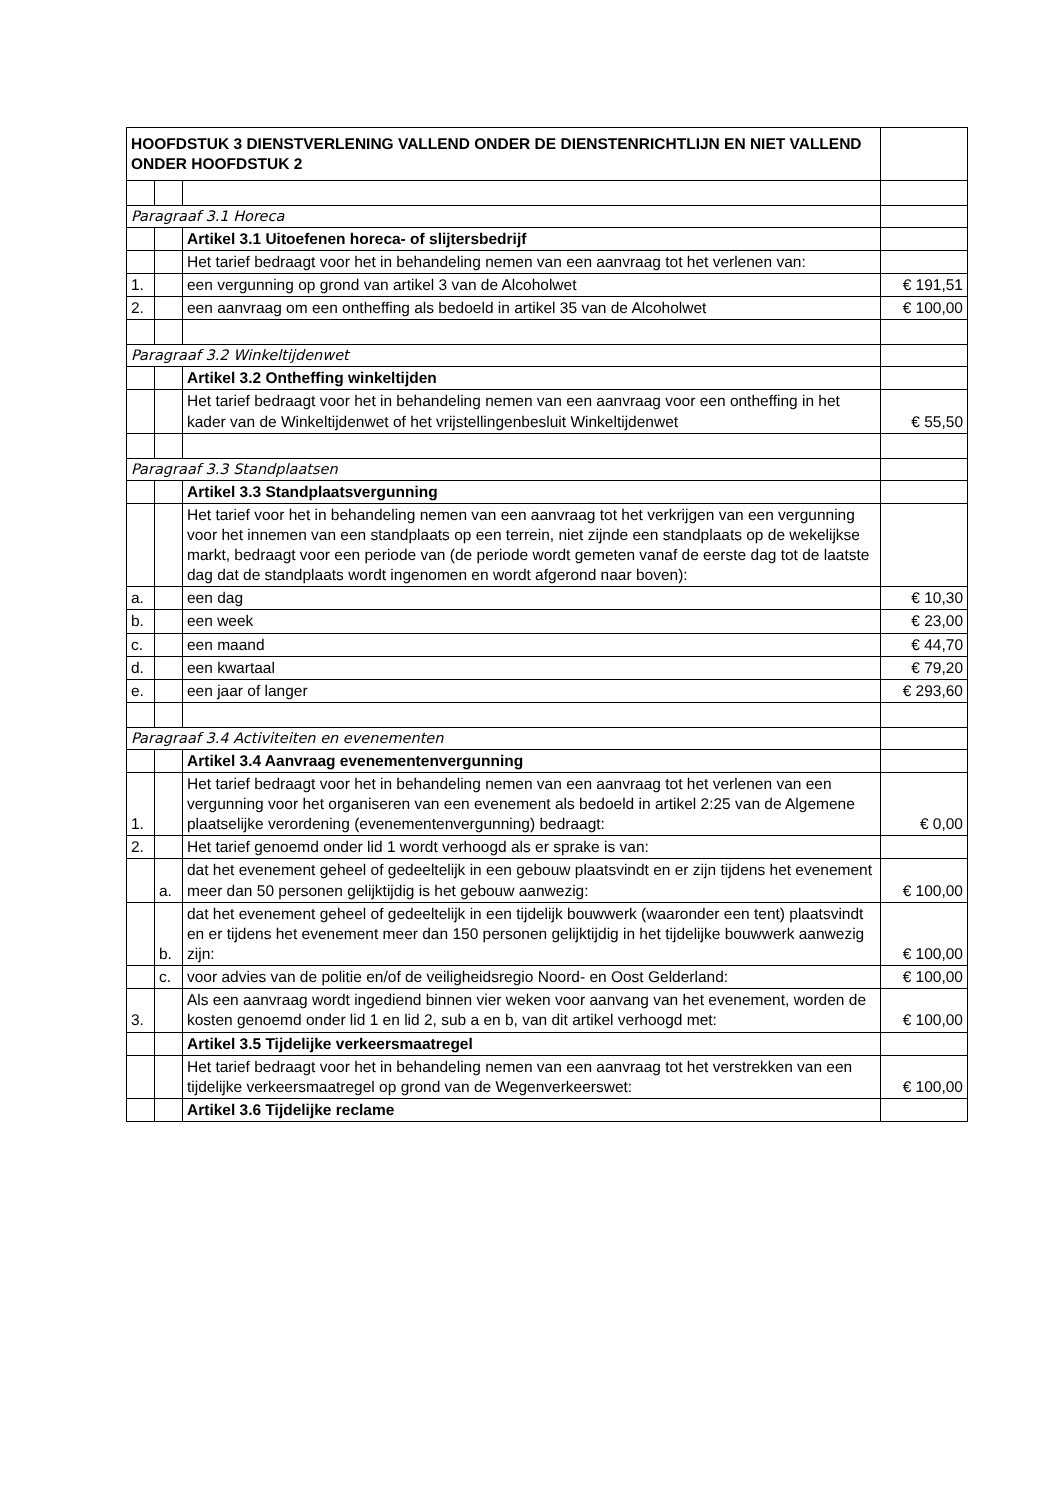| HOOFDSTUK 3 DIENSTVERLENING VALLEND ONDER DE DIENSTENRICHTLIJN EN NIET VALLEND ONDER HOOFDSTUK 2 | | | |
| Paragraaf 3.1 Horeca | | | |
| | | Artikel 3.1 Uitoefenen horeca- of slijtersbedrijf | |
| | | Het tarief bedraagt voor het in behandeling nemen van een aanvraag tot het verlenen van: | |
| 1. | | een vergunning op grond van artikel 3 van de Alcoholwet | € 191,51 |
| 2. | | een aanvraag om een ontheffing als bedoeld in artikel 35 van de Alcoholwet | € 100,00 |
| Paragraaf 3.2 Winkeltijdenwet | | | |
| | | Artikel 3.2 Ontheffing winkeltijden | |
| | | Het tarief bedraagt voor het in behandeling nemen van een aanvraag voor een ontheffing in het kader van de Winkeltijdenwet of het vrijstellingenbesluit Winkeltijdenwet | € 55,50 |
| Paragraaf 3.3 Standplaatsen | | | |
| | | Artikel 3.3 Standplaatsvergunning | |
| | | Het tarief voor het in behandeling nemen van een aanvraag tot het verkrijgen van een vergunning voor het innemen van een standplaats op een terrein, niet zijnde een standplaats op de wekelijkse markt, bedraagt voor een periode van (de periode wordt gemeten vanaf de eerste dag tot de laatste dag dat de standplaats wordt ingenomen en wordt afgerond naar boven): | |
| a. | | een dag | € 10,30 |
| b. | | een week | € 23,00 |
| c. | | een maand | € 44,70 |
| d. | | een kwartaal | € 79,20 |
| e. | | een jaar of langer | € 293,60 |
| Paragraaf 3.4 Activiteiten en evenementen | | | |
| | | Artikel 3.4 Aanvraag evenementenvergunning | |
| 1. | | Het tarief bedraagt voor het in behandeling nemen van een aanvraag tot het verlenen van een vergunning voor het organiseren van een evenement als bedoeld in artikel 2:25 van de Algemene plaatselijke verordening (evenementenvergunning) bedraagt: | € 0,00 |
| 2. | | Het tarief genoemd onder lid 1 wordt verhoogd als er sprake is van: | |
| | a. | dat het evenement geheel of gedeeltelijk in een gebouw plaatsvindt en er zijn tijdens het evenement meer dan 50 personen gelijktijdig is het gebouw aanwezig: | € 100,00 |
| | b. | dat het evenement geheel of gedeeltelijk in een tijdelijk bouwwerk (waaronder een tent) plaatsvindt en er tijdens het evenement meer dan 150 personen gelijktijdig in het tijdelijke bouwwerk aanwezig zijn: | € 100,00 |
| | c. | voor advies van de politie en/of de veiligheidsregio Noord- en Oost Gelderland: | € 100,00 |
| 3. | | Als een aanvraag wordt ingediend binnen vier weken voor aanvang van het evenement, worden de kosten genoemd onder lid 1 en lid 2, sub a en b, van dit artikel verhoogd met: | € 100,00 |
| | | Artikel 3.5 Tijdelijke verkeersmaatregel | |
| | | Het tarief bedraagt voor het in behandeling nemen van een aanvraag tot het verstrekken van een tijdelijke verkeersmaatregel op grond van de Wegenverkeerswet: | € 100,00 |
| | | Artikel 3.6 Tijdelijke reclame | |